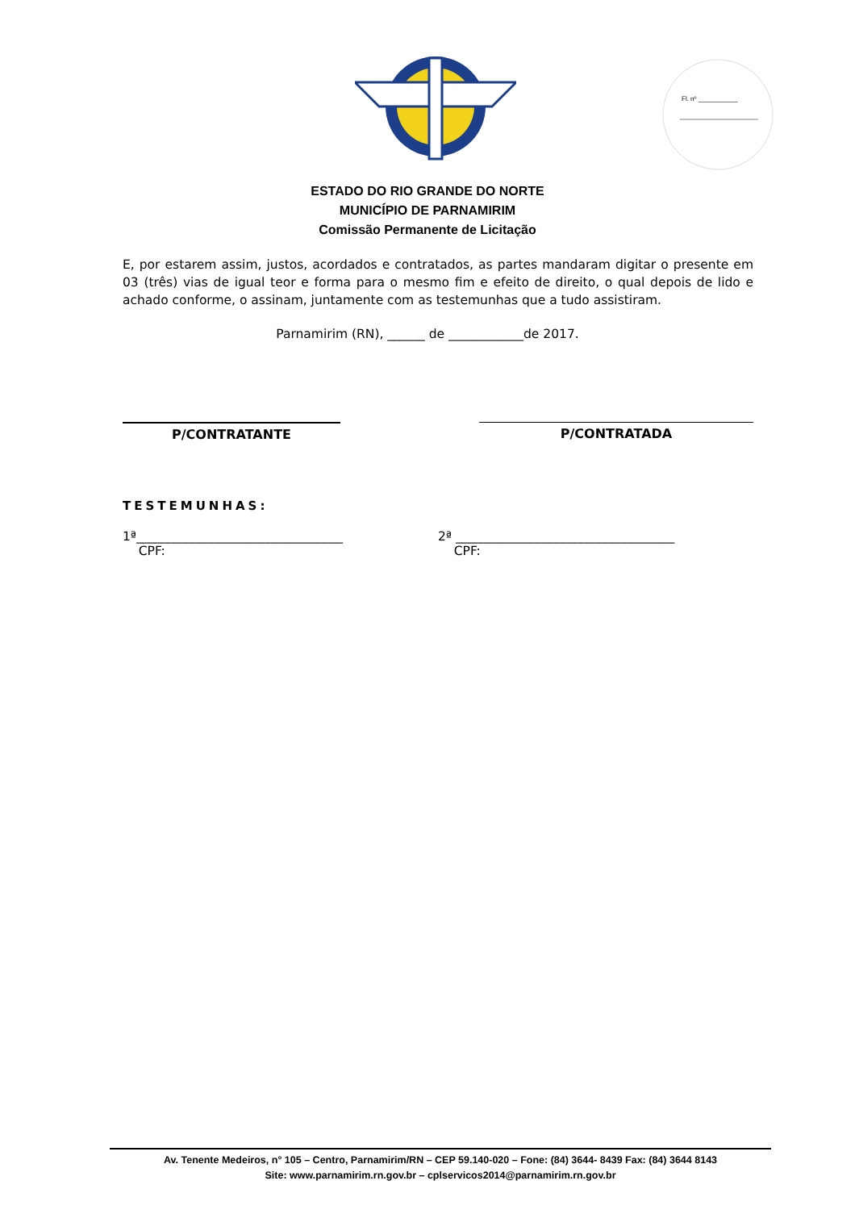Fl. nº ___________
ESTADO DO RIO GRANDE DO NORTE
MUNICÍPIO DE PARNAMIRIM
Comissão Permanente de Licitação
E, por estarem assim, justos, acordados e contratados, as partes mandaram digitar o presente em 03 (três) vias de igual teor e forma para o mesmo fim e efeito de direito, o qual depois de lido e achado conforme, o assinam, juntamente com as testemunhas que a tudo assistiram.
Parnamirim (RN), ______ de ____________de 2017.
P/CONTRATANTE P/CONTRATADA
TESTEMUNHAS:
1ª_________________________________
CPF:
2ª ___________________________________
CPF:
Av. Tenente Medeiros, n° 105 – Centro, Parnamirim/RN – CEP 59.140-020 – Fone: (84) 3644- 8439 Fax: (84) 3644 8143
Site: www.parnamirim.rn.gov.br – cplservicos2014@parnamirim.rn.gov.br